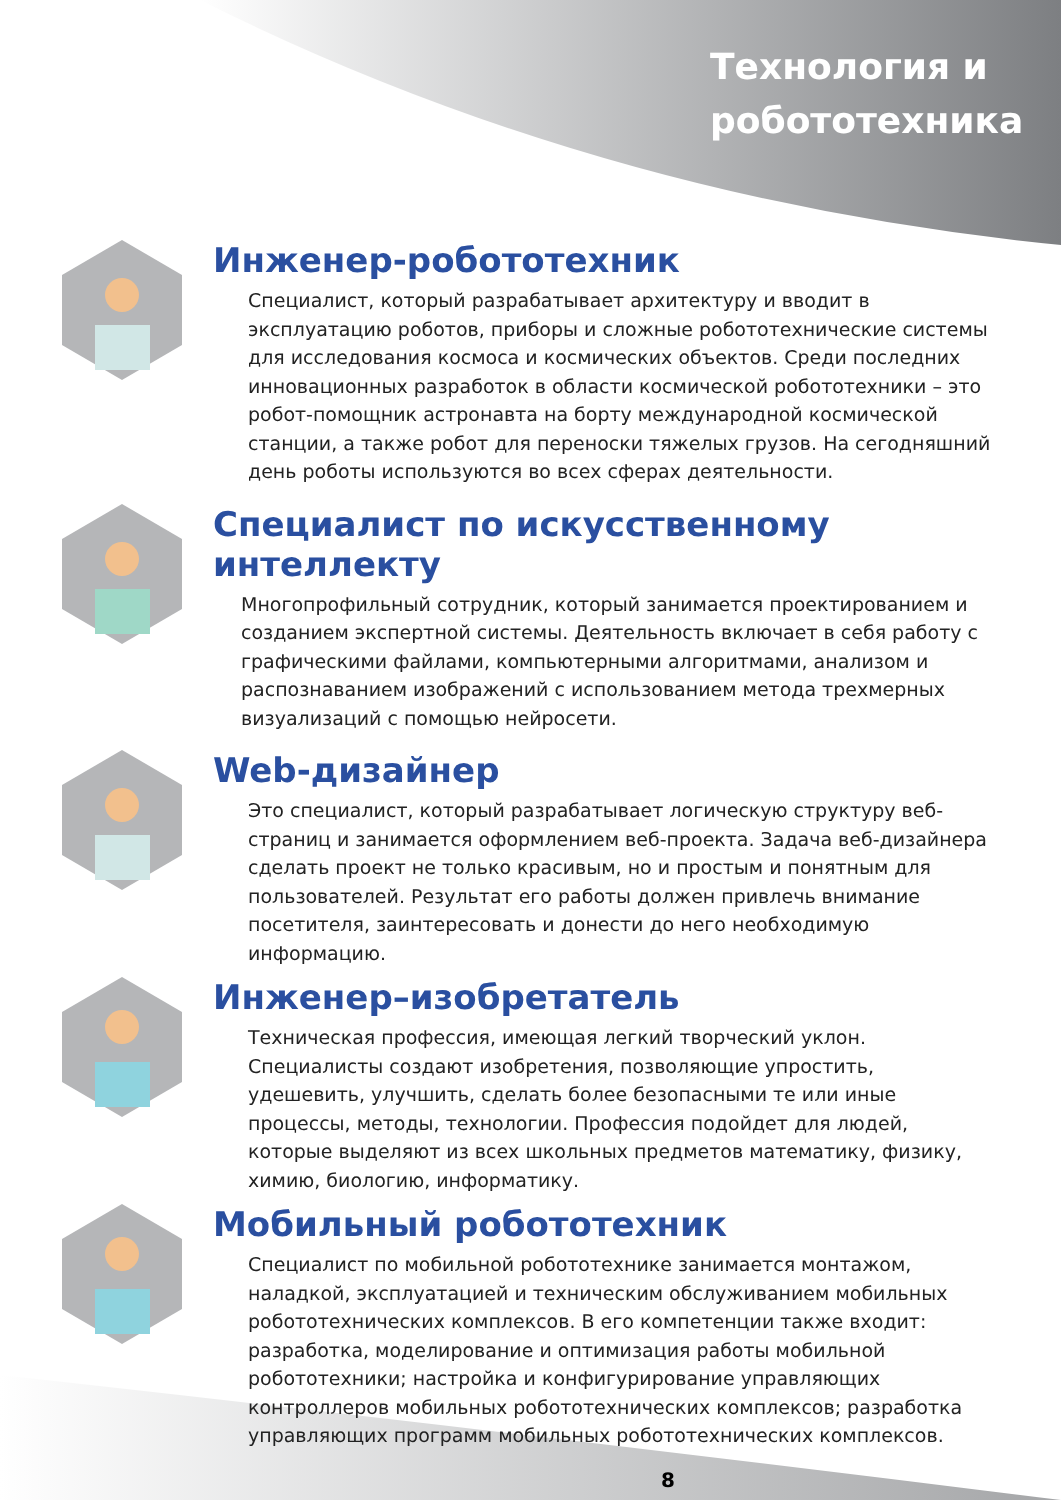Технология и
робототехника
Инженер-робототехник
Специалист, который разрабатывает архитектуру и вводит в эксплуатацию роботов, приборы и сложные робототехнические системы для исследования космоса и космических объектов. Среди последних инновационных разработок в области космической робототехники – это робот-помощник астронавта на борту международной космической станции, а также робот для переноски тяжелых грузов. На сегодняшний день роботы используются во всех сферах деятельности.
Специалист по искусственному интеллекту
Многопрофильный сотрудник, который занимается проектированием и созданием экспертной системы. Деятельность включает в себя работу с графическими файлами, компьютерными алгоритмами, анализом и распознаванием изображений с использованием метода трехмерных визуализаций с помощью нейросети.
Web-дизайнер
Это специалист, который разрабатывает логическую структуру веб-страниц и занимается оформлением веб-проекта. Задача веб-дизайнера сделать проект не только красивым, но и простым и понятным для пользователей. Результат его работы должен привлечь внимание посетителя, заинтересовать и донести до него необходимую информацию.
Инженер–изобретатель
Техническая профессия, имеющая легкий творческий уклон. Специалисты создают изобретения, позволяющие упростить, удешевить, улучшить, сделать более безопасными те или иные процессы, методы, технологии. Профессия подойдет для людей, которые выделяют из всех школьных предметов математику, физику, химию, биологию, информатику.
Мобильный робототехник
Специалист по мобильной робототехнике занимается монтажом, наладкой, эксплуатацией и техническим обслуживанием мобильных робототехнических комплексов. В его компетенции также входит: разработка, моделирование и оптимизация работы мобильной робототехники; настройка и конфигурирование управляющих контроллеров мобильных робототехнических комплексов; разработка управляющих программ мобильных робототехнических комплексов.
8